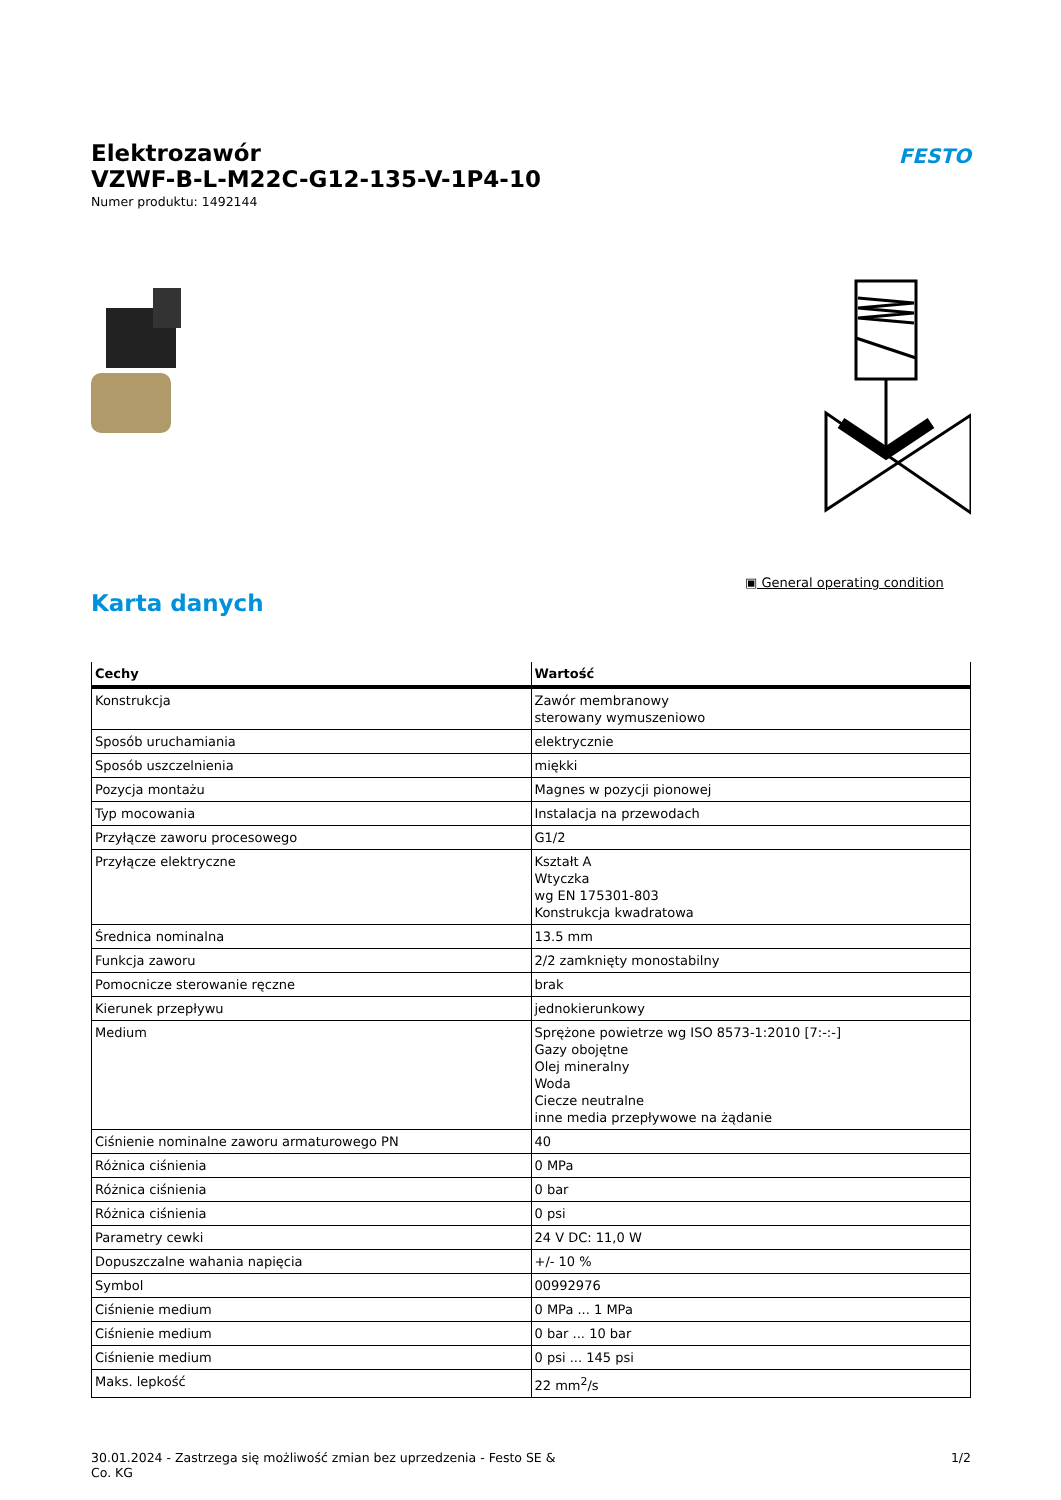Elektrozawór
VZWF-B-L-M22C-G12-135-V-1P4-10
Numer produktu: 1492144
FESTO
▣ General operating condition
Karta danych
| Cechy | Wartość |
| --- | --- |
| Konstrukcja | Zawór membranowy sterowany wymuszeniowo |
| Sposób uruchamiania | elektrycznie |
| Sposób uszczelnienia | miękki |
| Pozycja montażu | Magnes w pozycji pionowej |
| Typ mocowania | Instalacja na przewodach |
| Przyłącze zaworu procesowego | G1/2 |
| Przyłącze elektryczne | Kształt A Wtyczka wg EN 175301-803 Konstrukcja kwadratowa |
| Średnica nominalna | 13.5 mm |
| Funkcja zaworu | 2/2 zamknięty monostabilny |
| Pomocnicze sterowanie ręczne | brak |
| Kierunek przepływu | jednokierunkowy |
| Medium | Sprężone powietrze wg ISO 8573-1:2010 [7:-:-] Gazy obojętne Olej mineralny Woda Ciecze neutralne inne media przepływowe na żądanie |
| Ciśnienie nominalne zaworu armaturowego PN | 40 |
| Różnica ciśnienia | 0 MPa |
| Różnica ciśnienia | 0 bar |
| Różnica ciśnienia | 0 psi |
| Parametry cewki | 24 V DC: 11,0 W |
| Dopuszczalne wahania napięcia | +/- 10 % |
| Symbol | 00992976 |
| Ciśnienie medium | 0 MPa ... 1 MPa |
| Ciśnienie medium | 0 bar ... 10 bar |
| Ciśnienie medium | 0 psi ... 145 psi |
| Maks. lepkość | 22 mm<sup>2</sup>/s |
30.01.2024 - Zastrzega się możliwość zmian bez uprzedzenia - Festo SE &
Co. KG
1/2